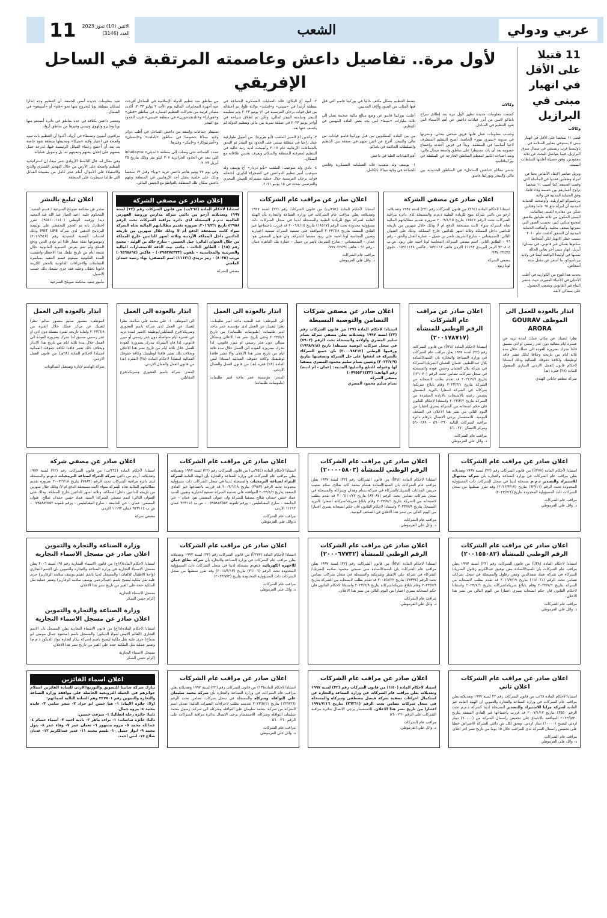عربي ودولي الشعب
الاثنين (10) تموز 2023
العدد (3146)
11
11 قتيلا على الأقل في انهيار مبنى في البرازيل
وكالات
قضى ١١ شخصا على الأقل في انهيار مبنى لا يستوفي معايير السلامة في باوليستا قرب ريسيفي في شمال شرق البرازيل، فيما يتواصل البحث عن ثلاثة مفقودين، وفق حصيلة أعلنتها السلطات السبت.
ويزيل عناصر الإنقاذ الأنقاض بحثا عن امرأة وطفلين فقدوا في المأساة التي وقعت الجمعة، كما أصيب ١١ شخصا تراوح أعمارهم بين خمسة و٤٥ عاما، وفق الحماية المدنية في ولاية بيرنامبوكو البرازيلية. وأوضحت الحماية المدنية أن امرأة تبلغ ٦٥ عاما وفتاتين تمكن من مغادرة المبنى سالمات. المبنى المكون من ثلاثة طوابق ملاصق لمجمع سكني كبير، بحسب الصور التي نشرتها صحف محلية. وأضافت الحماية المدنية أن الشقق أغلقت عام ٢٠١٠ بسبب خطر الانهيار لكن أشخاصا سكنوها بشكل غير قانوني. في نيسان/أبريل، انهار مبنى آخر يعاني الحالة نفسها في أوليندا الواقعة أيضا في ولاية بيرنامبوكو، ما أسفر عن مقتل ستة أشخاص.
يحدث هذا النوع من الكوارث في أغلب الأحيان في الأحياء الفقيرة، حيث ينتشر البناء غير القانوني ويصعب الحصول على مساكن لائقة.
لأول مرة.. تفاصيل داعش وعاصمته المرتقبة في الساحل الإفريقي
وكالات
كشفت معلومات جديدة تظهر لأول مرة بعد إطلاق سراح باماكو لاثنين من أبرز قيادات داعش عن أهم الأسماء التي تقود التنظيم في الساحل.
وحسب معلومات عمل عليها فريق صحفي محلي، ونشرتها في مدونة «تينيري نيوز» الخاصة، أصبح التنظيم المتطرف لاعبا أساسيا في المنطقة، وبدأ في فرض أجندته وإخضاع خصومه بعد أن بات مسيطرا على مناطق واسعة شمال مالي، وبعد اجتياحه الكبير لمعظم المناطق الخارجة عن السلطة في بوركينافاسو.
ينتشر مقاتلو «داعش الساحل» في المناطق الحدودية بين مالي والنيجر وبوركينا فاسو.
ينشط التنظيم بشكل مكثف حاليا في بوركينا فاسو التي قتل فيها المئات من الجنود وآلاف المدنيين.
أعلنت بوركينا فاسو عن وضع مبالغ مالية ضخمة تصل إلى ثلاث مليارات «سيفا» لمن يجد بعض القادة المهمين في التنظيم.
من بين القادة المطلوبين من قبل بوركينا فاسو قيادات من مالي والنيجر، أفرج عن اثنين منهم في صفقة بين التنظيم والسلطات الحاكمة في باماكو.
أهم القيادات العليا في داعش
١- يوسف ولد شعيب: قائد العمليات العسكرية وقاضي الجماعة في ولاية ميناكا بالكامل.
٢- أمية أغ البكاي: قائد العمليات العسكرية للجماعة في منطقة أزبندا في «تيسي» و«إنتلت» بولاية غاوا، تم اعتقاله من قبل قوات برخان الفرنسية في ١٢ يونيو ٢٠٢٣ وتم تسليمه للنيجر وسلمته النيجر لمالي، ولكن تم إطلاق سراحه في أواخر يونيو ٢٠٢٣ في صفقة سرية بين مالي وتنظيم الدولة لم يكشف عنها بعد.
٣- واندين اغ المنير الملقب (أبو هريرة): من أصول طوارقية عمل راعيا في منطقة تيسي على الحدود مع النيجر ثم التحق بالجماعات الإرهابية عام ٢٠١٧ وأصبحت لديه رتبة عالية في التنظيم لمعرفته للمنطقة والسكان ويعرف بحسن علاقاته مع السكان.
٤- دادي ولد شوعيب: الملقب «بأبو دردار» أخ يوسف ولد شوعيب أمير تنظيم الدواعش في الصحراء الكبرى، اعتقلته قوات برخان الفرنسية خلال عملية مشتركة للجيش النيجري والفرنسي نفذت في ١٥ يونيو ٢٠٢١.
من مناطق ضد تنظيم الدولة الإسلامية في الساحل أفرجت عنه أجهزة المخابرات المالية يوم الأحد ٢ يوليو ٢٠٢٣. أكدت مصادر قريبة من تحركات التنظيم انتشاره في مناطق «فتلي» و«هورارا» و«تادنجدجورن» في منطقة «تيسي» قرب الحدود مع النيجر.
تسيطر جماعات واسعة من داعش الساحل في أغلب دوائر ولاية ميناكا خصوصا في مناطق «تاملت» و«إنشنان» و«أضرنبوكار» و«إنيكر» وغيرها.
تتمدد الجماعة حتى وصلت إلى منطقة «انديلي» intadayne التي تبعد عن الحدود الجزائرية ٢٠٧ كيلو متر وذلك بتاريخ ٢٥ أبريل ٢٠٢٣.
وفي يوم ٢٧ يونيو هاجم داعش قرية «بوبا» وقتل ١٣ شخصا وذلك على خلفية مقتل أحد الإرهابيين في المنطقة وتتهم داعش سكان تلك المنطقة بالتواطؤ مع الجيش المالي.
تفيد معلومات جديدة أمس الجمعة، أن التنظيم وجه إنذارا لسكان منطقة بوبا للخروج منها نحو «غاو» أو «أنسنغو» في الشمال.
وتنتشر داعش بكثافة في عدة مناطق في دائرة أنسنغو منها بوبا وجابرو وللهوي وتيسي وغيرها من مناطق أزواد.
مراقبون أمنيون ونشطاء في أزواد، أكدوا أن التنظيم بات تبنيه واضحة في اعتبار ولاية «منيكا» ومحيطها منطقة نفوذ خاصة به، بعد أن أخضع زعماء القبائل الرئيسية فيها، لدرجة حمل بعضهم على إعلان بيعتهم وتبعيتهم له، بل وتمويل عملياته.
وفي مقال له، قال الناشط الأزوادي عمر ميغا، إن استراتيجية التنظيم واضحة على الأرض من خلال التهجير القسري والذبح والاستيلاء على الأموال، أمام عجز كامل من مشيخة القبائل التي طالما سيطرت على المنطقة.
اعلان صادر عن مصفي الشركة
استنادا لاحكام المادة (٢٦٤) من قانون الشركات رقم (٢٢) لسنة ١٩٩٧ وتعديلاته: ارجو من دائني شركة مهج للريادة الطبية ذ.م.م والمسجلة لدى دائرة مراقبة الشركات تحت الرقم ١٨٥١٧ بتاريخ ٢٠٠٩/٤/١٥ ضرورة تقديم مطالباتهم المالية تجاه الشركة سواء كانت مستحقة الدفع ام لا وذلك خلال شهرين من تاريخه للدائنين داخل المملكة وثلاثة اشهر للدائنين خارج المملكة. وذلك على العنوان التالي: الشميساني – شارع الشريف ناصر بن جميل – عمارة العدل والحق – رقم ٩٦ – الطابق الثاني. اسم مصفي الشركة: المحامية لونا احمد علي زيود. ص.ب ٩٣٠٨٠٤ الرمز البريدي ١١١٩٣ الاردن هاتف ٠٦٥٩١١١٢ فاكس ٠٦٥٩١١١٢٨ خلوي ٠٧٩٧٠٢٢٤٣٤
مصفي الشركة
لونا زيود
اعلان صادر عن مراقب عام الشركات
استنادا لأحكام المادة (٢٥٤/ب) من قانون الشركات رقم (٢٢) لسنة ١٩٩٧ وتعديلاته، يعلن مراقب عام الشركات في وزارة الصناعة والتجارة بأن الهيئة العامة لشركة مهج للريادة الطبية والمسجلة لدينا في سجل الشركات ذات مسؤولية محدودة تحت الرقم (١٨٥١٧) بتاريخ ٢٠٠٩/٤/١٥ قد قررت باجتماعها غير العادي المنعقد بتاريخ ٢٠٢٣/٦/٨ الموافقة على تصفية الشركة تصفية اختيارية وتعيين المحامية لونا احمد علي زيود مصفيا للشركة، وان عنوان المصفي هو: عمان – الشميساني – شارع الشريف ناصر بن جميل – عمارة بنك القاهرة عمان – رقم ٩٦ – هاتف ٠٧٩٧٠٢٢٤٣٤
مراقب عام الشركات
د. وائل علي العرموطي
إعلان صادر عن مصفي الشركة
استنادا لأحكام المادة (٢٦٤/ب) من قانون الشركات رقم (٢٢) لسنة ١٩٩٧ وتعديلاته أرجو من دائني شركة مدارس وروضة الفهرس العالمية ذ.م.م المسجلة لدى دائرة مراقبة الشركات تحت الرقم ٤٢٩٥٨ تاريخ ٢٠١٦/٢/١، ضرورة تقديم مطالباتهم المالية تجاه الشركة سواء كانت مستحقة الدفع أم لا وذلك خلال شهرين من تاريخه للدائنين داخل المملكة الأردنية وثلاثة أشهر للدائنين خارج المملكة من خلال العنوان التالي: جبل الحسين - شارع خالد بن الوليد - مجمع رقم (١٥) - الطابق الثالث - مكتب بيت الدقة للاستشارات المالية والضريبية والمحاسبية - تلفون (٠٧٩٥٢٧٤٣٣٣) - فاكس (٠٦٥٦٥٨٩٤) ص.ب (٨٠٣٥) - رمز بريدي (١١١٢١) اسم المصفي: بهاء رشيد حمدان الماضي
مصفي الشركة
اعلان تبليغ بالنشر
صادر عن محكمة صويلح الشرعية / قسم التنفيذ. المحكوم عليه: (عبد الجبار عبد الله عبد المجيد ديه) ورقمه الوطني (٩٥٤١٠٠١١٤٠). تقرر اخطارك بانه تم الحجز التحفظي على بوليصة البرنامج الذهبي لدى شركة MET LIFE وذلك لحساب القضية التنفيذية رقم (٢٠١٦/٩٤٧) وموضوعها نفقة صغار فاذا لم تؤدي الدين ودفع المبلغ ولم تقم بعرض التسوية القانونية خلال سبعة ايام من تاريخ تبلغك هذا الاخطار وانقضت المدة القانونية سيقوم قسم التنفيذ بمباشرة المعاملات والاجراءات القانونية بالحجز اللازمة قانونا بحقك. وعليه فقد جرى تبليغك ذلك حسب الاصول.
مأمور تنفيذ محكمة صويلح الشرعية
انذار بالعودة للعمل الى الموظف GOURAV ARORA
نظرا لتغيبك عن مكان عملك لمدة تزيد عن عشرة ايام متتالية دون عذر رسمي او اذن مسبق فاننا ننذرك بضرورة العودة الى عملك خلال مدة ثلاثة ايام من تاريخه وخلافا لذلك تعتبر فاقد لوظيفتك ولكافة حقوقك العمالية وذلك استنادا لاحكام قانون العمل الاردني الساري المفعول المادة (٢٨) فقرة (هـ)
شركة مطعم جاباتي الهندي
اعلان صادر عن مراقب عام الشركات
الرقم الوطني للمنشأة (٢٠٠١٧٨٧١٧)
استنادا لاحكام المادة (٢٨/أ) من قانون الشركات رقم (٢٢) لسنة ١٩٩٧ يعلن مراقب عام الشركات في وزارة الصناعة والتجارة بان السيد/السادة بلال عبداللطيف عثمان العثمان الشريك/الشركاء في شركة بلال العثمان وحسن عوده والمسجلة في سجل شركات تضامن تحت الرقم (١٢١٠٧٠) بتاريخ ٢٠٢٢/٩/٧ قد تقدم بطلب لانسحابه من الشركة بتاريخ ٢٠٢٣/٣/١ وقام بابلاغ شريكه/شركائه في الشركة اشعارا بالبريد المسجل يتضمن رغبته بالانسحاب بالارادة المنفردة من الشركة بتاريخ ٢٠٢٣/٣/٢ واستنادا لاحكام القانون فان حكم انسحابه من الشركة يسري اعتبارا من اليوم التالي من نشر هذا الاعلان في الصحف اليومية. للاستفسار يرجى الاتصال بارقام دائرة مراقبة الشركات التالية ٥٦٠٠٢٦٠ – ٥٦٠٠٢٨٩ ومركز الاتصال ٥٦٠٠٢٧٠
مراقب عام الشركات
د. وائل علي العرموطي
اعلان صادر عن مصفي شركات التضامن والتوصية البسيطة
استنادا لاحكام المادة (٣٧) من قانون الشركات رقم (٢٢) لسنة ١٩٩٧ وتعديلاته يعلن مصفي شركة بسام سليم المصري واولاده والمسجلة تحت الرقم (٧٩٠٢) في سجل شركات (توصية بسيطة) تاريخ (١٩٩٨/٧/٨) ورقمها الوطني (٢٠٠٠٧٨٢١٢) بان جميع الشركاء بالشركة قد اتفقوا على حل الشركة وتصفيتها بتاريخ (٢٠٢٣/٧/٩) وتعيين بسام سليم محمود المصري مصفيا لها وعنوانه للتبلغ والتبليغ: المدينة: (عمان - ام اذينة) رقم الهاتف: (٠٧٩٥٥٢١٤٣٣)
مصفي الشركة
بسام سليم محمود المصري
انذار بالعودة الى العمل
الى الموظف: عبد المجيد ماجد امير طليمات. نظرا لتغيبك عن العمل لدى مؤسسة عمر ماجد امير طليمات (مليوسات طليمات) من تاريخ ٢٠٢٣/٥/١ وحتى تاريخ نشر هذا الاعلان وبشكل متتالي دون عذر رسمي او مبرر قانوني، لذا ننذرك بضرورة العودة الى العمل خلال مدة ثلاثة ايام من تاريخ نشر هذا الاعلان والا تعتبر فاقدا لوظيفتك وكافة حقوقك العماليه استنادا لنص المادة (٢٨) فقره (هـ) من قانون العمل والعمال الاردني.
المنذر: مؤسسة عمر ماجد امير طليمات (ملبوسات طليمات)
انذار بالعودة الى العمل
الى الموظف: ١- علي محمد علي سلامة. نظرا لتغيبك عن العمل لدى شركة باسم العجوري وشريكه/فرع المقابلين/بوظيفة كاشير لمدة تزيد عن عشرة ايام متواصله دون عذر رسمي أو مبرر قانوني، لذا فان الشركة تنذرك بضرورة العودة للعمل خلال ثلاثة ايام من تاريخ نشر هذا الاعلان وبخلاف ذلك تعتبر فاقدا لوظيفتك وكافة حقوقك العمالية استنادا لاحكام المادة (٢٨) الفقرة (هـ) من قانون العمل والعمال الاردني.
المنذر: شركة باسم العجوري وشريكه/فرع المقابلين
انذار بالعودة الى العمل
الموظف: منصور سليم منصور سالم. نظرا لتغيبك عن مركز عملك خلال الفترة من ٢٠٢٣/٦/٨ ولغاية تاريخه لفترة متصلة دون اذن او عذر رسمي مسبق لذا ننذرك بضرورة العودة الى العمل خلال مدة ثلاثة ايام من تاريخ هذا الانذار وبخلاف ذلك تعتبر فاقدا لكافة حقوقك العمالية استنادا لاحكام المادة (٢٨هـ) من قانون العمل الاردني.
شركة الهاشم لإدارة وتشغيل الصالونات
اعلان صادر عن مراقب عام الشركات
استنادا لأحكام المادة (٢٧٧/أ) من قانون الشركات رقم (٢٢) لسنة ١٩٩٧ وتعديلاته يعلن مراقب عام الشركات في وزارة الصناعة والتجارة بأن شركة مندنهال للاستيراد والتصدير ذ.م.م مسجلة لدينا في سجل الشركات ذات المسؤولية المحدودة تحت الرقم (٦٢٩١١) بتاريخ (٢٠٢٢/٣/١٧) وقد تقرر شطبها من سجل الشركات ذات المسؤولية المحدودة بتاريخ (٢٠٢٣/٧/٦)
مراقب عام الشركات
د. وائل علي العرموطي
اعلان صادر عن مراقب عام الشركات
الرقم الوطني للمنشأة (٢٠٠٠٠٥٨٠٣)
استنادا لاحكام المادة (٢٨/أ) من قانون الشركات رقم (٢٢) لسنة ١٩٩٧ يعلن مراقب عام الشركات بان السيد/السادة هشام محمد كايد صالح، سلام شبيب جريس المدانات الشريك/الشركاء في شركة بسام وهدان وشركاه والمسجلة في سجل شركات تضامن تحت الرقم (٨٣٠٨٧) بتاريخ ٢٠٠٦/١٠/٢٢ قد تقدم بطلب لانسحابه من الشركة بتاريخ ٢٠٢٣/٧/٦ وقام بابلاغ شريكه/شركائه اشعارا بالبريد المسجل بتاريخ ٢٠٢٣/٧/٩ واستنادا لاحكام القانون فان حكم انسحابه يسري اعتبارا من اليوم التالي من نشر هذا الاعلان في الصحف اليومية.
مراقب عام الشركات
د. وائل علي العرموطي
اعلان صادر عن مراقب عام الشركات
استنادا لأحكام المادة (٢٥٤/ب) من قانون الشركات رقم (٢٢) لسنة ١٩٩٧ وتعديلاته يعلن مراقب عام الشركات في وزارة الصناعة والتجارة بأن الهيئة العامة لشركة البتراء لصناعة البرمجيات والمسجلة لدينا في سجل الشركات ذات مسؤولية محدودة تحت الرقم (٧٩٨٣) بتاريخ ٢٠٠٣/٦/١٨ قد قررت باجتماعها غير العادي المنعقد بتاريخ ٢٠٢٣/٤/٦ الموافقة على تصفية الشركة تصفية اختيارية وتعيين السيد عماد حسن حمدان صالح مصفيا للشركة وان عنوان المصفي هو: عمان – حي الجامعة – شارع المغناطيس – ورقم تلفونه ٠٧٩٥٨٨٢٥٥٢ – ص.ب ٩٢٣١١٤ عمان ١١١٩٢ الاردن
مراقب عام الشركات
د.وائل علي العرموطي
اعلان صادر عن مصفي شركة
استنادا لأحكام المادة (٢٦٤/ب) من قانون الشركات رقم (٢٢) لسنة ١٩٩٧ وتعديلاته. أرجو من دائني شركة البتراء لصناعة البرمجيات ذ.م.م والمسجلة لدى دائرة مراقبة الشركات تحت الرقم (٧٩٨٣) بتاريخ ٢٠٠٣/٦/١٨ ضرورة تقديم مطالباتهم المالية تجاه الشركة سواء كانت مستحقة الدفع ام لا/ وذلك خلال شهرين من تاريخه للدائنين داخل المملكة، وثلاثة اشهر للدائنين خارج المملكة. وذلك على العنوان التالي: اسم مصفي الشركة: السيد عماد حسن حمدان صالح. عنوان المصفي: عمان – حي الجامعة – شارع المغناطيس – ورقم تلفونه ٠٧٩٥٨٨٢٥٥٢ – ص.ب ٩٢٣١١٤ عمان ١١١٩٢ الاردن
مصفي شركة
اعلان صادر عن مراقب عام الشركات
الرقم الوطني للمنشأة (٢٠٠١٥٥٠٨٢)
استنادا لاحكام المادة (٢٨/أ) من قانون الشركات رقم (٢٢) لسنة ١٩٩٧ يعلن مراقب عام الشركات بان السيد/السادة معن توفيق عبدالكريم زغلول الشريك/الشركاء في شركة عماد سعدالدين ومعن زغلول والمسجلة في سجل شركات تضامن تحت الرقم (١١٤٠٦١) بتاريخ ٢٠١٦/٧/١٩ قد تقدم بطلب لانسحابه من الشركة بتاريخ ٢٠٢٣/٧/٦ وقام بابلاغ شريكه/شركائه بتاريخ ٢٠٢٣/٧/٦ واستنادا لاحكام القانون فان حكم انسحابه يسري اعتبارا من اليوم التالي من نشر هذا الاعلان.
مراقب عام الشركات
د. وائل علي العرموطي
اعلان صادر عن مراقب عام الشركات
الرقم الوطني للمنشأة (٢٠٠٠٦٧٧٣٢)
استنادا لاحكام المادة (٢٨/أ) من قانون الشركات رقم (٢٢) لسنة ١٩٩٧ يعلن مراقب عام الشركات بان السيد/السادة منى صبحي محمود سلامه الشريك/الشركاء في شركة علي الاشقر وشريكته والمسجلة في سجل شركات تضامن تحت الرقم (٧٧٣٣٤) بتاريخ ٢٠٠٥/٨/٢٢ قد تقدم بطلب لانسحابه من الشركة بتاريخ ٢٠٢٣/٧/٩ وقام بابلاغ شريكه/شركائه بتاريخ ٢٠٢٣/٧/٩ واستنادا لاحكام القانون فان حكم انسحابه يسري اعتبارا من اليوم التالي من نشر هذا الاعلان.
مراقب عام الشركات
د. وائل علي العرموطي
اعلان صادر عن مراقب عام الشركات
استنادا لأحكام المادة (٢٧٧/أ) من قانون الشركات رقم (٢٢) لسنة ١٩٩٧ وتعديلاته يعلن مراقب عام الشركات في وزارة الصناعة والتجارة بأن شركة نطاق عمان للاجهزه الكهربائيه ذ.م.م مسجلة لدينا في سجل الشركات ذات المسؤولية المحدودة تحت الرقم (٣٦١٠٦) بتاريخ (٢٠١٤/٣/١٣) وقد تقرر شطبها من سجل الشركات ذات المسؤولية المحدودة بتاريخ (٢٠٢٣/٧/٣)
مراقب عام الشركات
د. وائل علي العرموطي
وزارة الصناعة والتجارة والتموين
اعلان صادر عن مسجل الاسماء التجارية
استنادا لاحكام المادة(٨/ج) من قانون الاسماء التجارية رقم (٩) لسنة ٢٠٠٦ يعلن مسجل الاسماء التجارية في وزارة الصناعة والتجارة والتموين بان الاسم التجاري (واحة الاطفال للالعاب) والمسجل لدينا باسم (هيثم يوسف سلامه الزغارير) جرى عليه نقل ملكية ليصبح باسم (عبدالرحمن يوسف سلامه الزغارير) وتعتبر عملية نقل الملكية حجة على الغير من تاريخ نشر هذا الاعلان.
مسجل الاسماء التجارية
إكرام حسن السكر
وزارة الصناعة والتجارة والتموين
اعلان صادر عن مسجل الاسماء التجارية
استنادا لاحكام المادة(٨/ج) من قانون الاسماء التجارية يعلن المسجل بان الاسم التجاري (العالم الابيض لمواد الديكور) والمسجل باسم (محمود جمال موسى ابو سماح) جرى عليه نقل ملكية ليصبح باسم (شركة بيكار لتجارة مواد الديكور ذ م م) وتعتبر عملية نقل الملكية حجة على الغير من تاريخ نشر هذا الاعلان.
مسجل الاسماء التجارية
إكرام حسن السكر
اعلان صادر عن مراقب عام الشركات
اعلان ثاني
استنادا لاحكام المادة ٦٨/ب من قانون الشركات رقم ٢٢ لسنة ١٩٩٧ وتعديلاته يعلن مراقب عام الشركات في وزارة الصناعة والتجارة والتموين ان الهيئة العامة غير العادية لشركة مزايا للاستيراد والتصدير المسجلة لدينا كشركة ذ.م.م تحت الرقم ١٣٥٥٠ بتاريخ ٢٠٠٧/١/١٧ قد قررت باجتماعها غير العادي المنعقد بتاريخ ٢٠٢٣/٥/٣٠ الموافقة بالاجماع على تخفيض راسمال الشركة من (٦٠٠٠٠) دينار اردني ليصبح (١٠٠٠٠) دينار اردني. ويحق لكل من دائني الشركة الاعتراض خطيا على تخفيض راسمال الشركة لدى المراقب خلال ١٥ يوما من تاريخ نشر اخر اعلان
مراقب عام الشركات
د- وائل علي العرموطي
اعلان صادر عن مراقب عام الشركات
استناد لاحكام المادة (١/٤٠) من قانون الشركات رقم (٢٢) لسنة ١٩٩٧ وتعديلاته يعلن مراقب عام الشركات في وزارة الصناعة والتجارة عن استكمال اجراءات تصفية شركة فيصل مصطفى وشركاه والمسجلة في سجل شركات تضامن تحت الرقم (٢٦٢٦١) بتاريخ ١٩٩١/٧/١٦ اعتبارا من تاريخ نشر هذا الاعلان. للاستفسار يرجى الاتصال بدائرة مراقبة الشركات على الرقم ٥٦٠٠٢٦٠
مراقب عام الشركات
د. وائل علي العرموطي
اعلان صادر عن مراقب عام الشركات
استنادا لاحكام المادة(١٣) من قانون الشركات رقم (٢٢) لسنة ١٩٩٧ وتعديلاته يعلن مراقب عام الشركات في وزارة الصناعة والتجارة بأن شركة محمد سليمان علي النوافله وشركاه والمسجلة في سجل شركات تضامن تحت الرقم (١٢٣٨٢٦) بتاريخ ٢٠٢٣/٥/١١ تقدمت بطلب لاجراءات التغيرات التالية: تعديل اسم الشركة من شركة: محمد سليمان علي النوافله وشركاه الى شركة: رسول محمد سليمان النوافله وشركاه. للاستفسار يرجى الاتصال بدائرة مراقبة الشركات على الرقم ٥٦٠٠٢٦٠
مراقب عام الشركات
د. وائل علي العرموطي
اعلان اسماء الفائزين
تبارك شركة سانيتا للتسويق والتوزيع/الاردن للسادة الفائزين استلام جوائزهم في الحملة الترويجية الحاصلة على موافقة وزارة الصناعة والتجارة والتموين رقم ٣٣٧٧٠١ وهم السادة التالية اسمائهم:
اولا: جائزة الايباد: ١- هيا حسن ابو جراد ٢- سحر سامي ٣- عايده محمد ٤- مروه جمال.
ثانيا: جائزة رحلة انطاليا: ١- ميرفت حسين.
ثالثا: جائزة شاشات: ١- براءه ماهر ٢- ناديه احمد ٣- أسماء حسام ٤- عبدالله محمد ٥- مروه مشهور ٦- نعمان عمر ٧- وفاء عمر ٨- بتول محمد ٩- انوار جميل ١٠- بلسم محمد ١١- غدير عبدالكريم ١٢- عدنان صلاح ١٣- لبنى احمد.